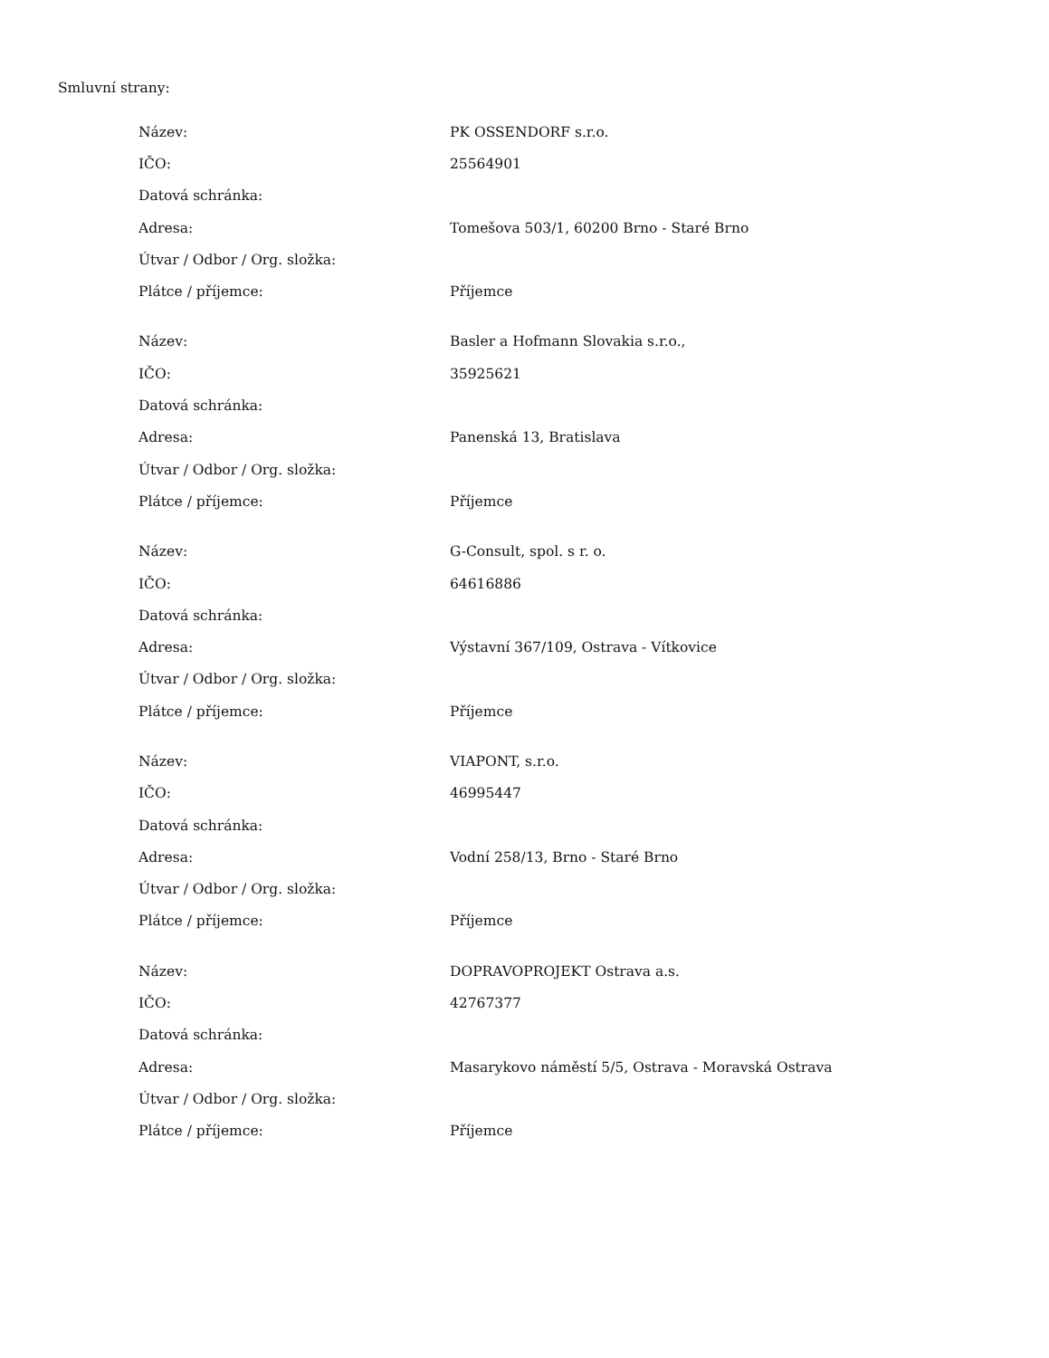Smluvní strany:
| Název: | PK OSSENDORF s.r.o. |
| IČO: | 25564901 |
| Datová schránka: | |
| Adresa: | Tomešova 503/1, 60200 Brno - Staré Brno |
| Útvar / Odbor / Org. složka: | |
| Plátce / příjemce: | Příjemce |
| Název: | Basler a Hofmann Slovakia s.r.o., |
| IČO: | 35925621 |
| Datová schránka: | |
| Adresa: | Panenská 13, Bratislava |
| Útvar / Odbor / Org. složka: | |
| Plátce / příjemce: | Příjemce |
| Název: | G-Consult, spol. s r. o. |
| IČO: | 64616886 |
| Datová schránka: | |
| Adresa: | Výstavní 367/109, Ostrava - Vítkovice |
| Útvar / Odbor / Org. složka: | |
| Plátce / příjemce: | Příjemce |
| Název: | VIAPONT, s.r.o. |
| IČO: | 46995447 |
| Datová schránka: | |
| Adresa: | Vodní 258/13, Brno - Staré Brno |
| Útvar / Odbor / Org. složka: | |
| Plátce / příjemce: | Příjemce |
| Název: | DOPRAVOPROJEKT Ostrava a.s. |
| IČO: | 42767377 |
| Datová schránka: | |
| Adresa: | Masarykovo náměstí 5/5, Ostrava - Moravská Ostrava |
| Útvar / Odbor / Org. složka: | |
| Plátce / příjemce: | Příjemce |